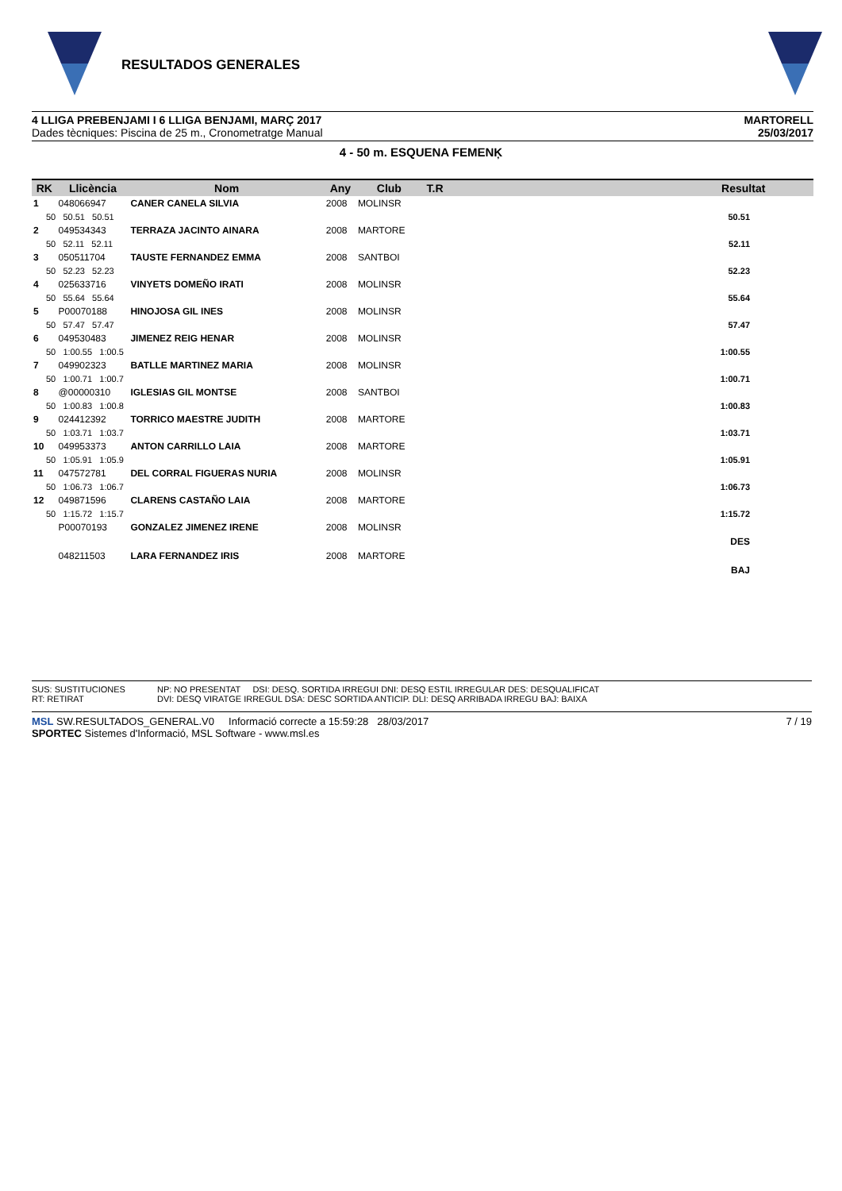RESULTADOS GENERALES
4 LLIGA PREBENJAMI I 6 LLIGA BENJAMI, MARÇ 2017
Dades tècniques: Piscina de 25 m., Cronometratge Manual
MARTORELL
25/03/2017
4 - 50 m. ESQUENA FEMENĶ
| RK | Llicència | Nom | Any | Club | T.R | | Resultat |
| --- | --- | --- | --- | --- | --- | --- | --- |
| 1 | 048066947 | CANER CANELA SILVIA | 2008 | MOLINSR | | | |
| 50 50.51 50.51 | | | | | | | 50.51 |
| 2 | 049534343 | TERRAZA JACINTO AINARA | 2008 | MARTORE | | | |
| 50 52.11 52.11 | | | | | | | 52.11 |
| 3 | 050511704 | TAUSTE FERNANDEZ EMMA | 2008 | SANTBOI | | | |
| 50 52.23 52.23 | | | | | | | 52.23 |
| 4 | 025633716 | VINYETS DOMEÑO IRATI | 2008 | MOLINSR | | | |
| 50 55.64 55.64 | | | | | | | 55.64 |
| 5 | P00070188 | HINOJOSA GIL INES | 2008 | MOLINSR | | | |
| 50 57.47 57.47 | | | | | | | 57.47 |
| 6 | 049530483 | JIMENEZ REIG HENAR | 2008 | MOLINSR | | | |
| 50 1:00.55 1:00.5 | | | | | | | 1:00.55 |
| 7 | 049902323 | BATLLE MARTINEZ MARIA | 2008 | MOLINSR | | | |
| 50 1:00.71 1:00.7 | | | | | | | 1:00.71 |
| 8 | @00000310 | IGLESIAS GIL MONTSE | 2008 | SANTBOI | | | |
| 50 1:00.83 1:00.8 | | | | | | | 1:00.83 |
| 9 | 024412392 | TORRICO MAESTRE JUDITH | 2008 | MARTORE | | | |
| 50 1:03.71 1:03.7 | | | | | | | 1:03.71 |
| 10 | 049953373 | ANTON CARRILLO LAIA | 2008 | MARTORE | | | |
| 50 1:05.91 1:05.9 | | | | | | | 1:05.91 |
| 11 | 047572781 | DEL CORRAL FIGUERAS NURIA | 2008 | MOLINSR | | | |
| 50 1:06.73 1:06.7 | | | | | | | 1:06.73 |
| 12 | 049871596 | CLARENS CASTAÑO LAIA | 2008 | MARTORE | | | |
| 50 1:15.72 1:15.7 | | | | | | | 1:15.72 |
| | P00070193 | GONZALEZ JIMENEZ IRENE | 2008 | MOLINSR | | | |
| | | | | | | | DES |
| | 048211503 | LARA FERNANDEZ IRIS | 2008 | MARTORE | | | |
| | | | | | | | BAJ |
SUS: SUSTITUCIONES
RT: RETIRAT
NP: NO PRESENTAT DSI: DESQ. SORTIDA IRREGUI DNI: DESQ ESTIL IRREGULAR DES: DESQUALIFICAT
DVI: DESQ VIRATGE IRREGUL DSA: DESC SORTIDA ANTICIP. DLI: DESQ ARRIBADA IRREGU BAJ: BAIXA
MSL SW.RESULTADOS_GENERAL.V0 Informació correcte a 15:59:28 28/03/2017
SPORTEC Sistemes d'Informació, MSL Software - www.msl.es
7 / 19